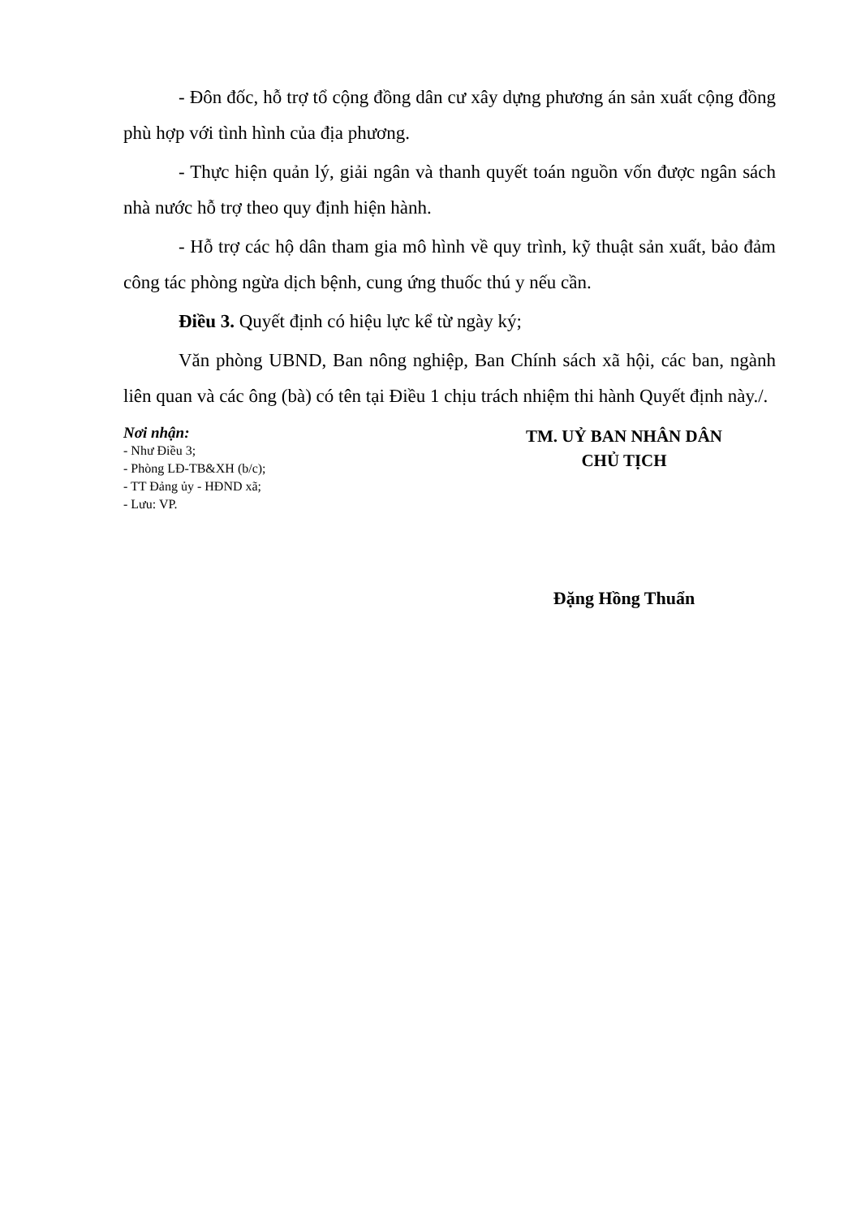- Đôn đốc, hỗ trợ tổ cộng đồng dân cư xây dựng phương án sản xuất cộng đồng phù hợp với tình hình của địa phương.
- Thực hiện quản lý, giải ngân và thanh quyết toán nguồn vốn được ngân sách nhà nước hỗ trợ theo quy định hiện hành.
- Hỗ trợ các hộ dân tham gia mô hình về quy trình, kỹ thuật sản xuất, bảo đảm công tác phòng ngừa dịch bệnh, cung ứng thuốc thú y nếu cần.
Điều 3. Quyết định có hiệu lực kể từ ngày ký;
Văn phòng UBND, Ban nông nghiệp, Ban Chính sách xã hội, các ban, ngành liên quan và các ông (bà) có tên tại Điều 1 chịu trách nhiệm thi hành Quyết định này./.
Nơi nhận:
- Như Điều 3;
- Phòng LĐ-TB&XH (b/c);
- TT Đảng ủy - HĐND xã;
- Lưu: VP.
TM. UỶ BAN NHÂN DÂN
CHỦ TỊCH
Đặng Hồng Thuẩn